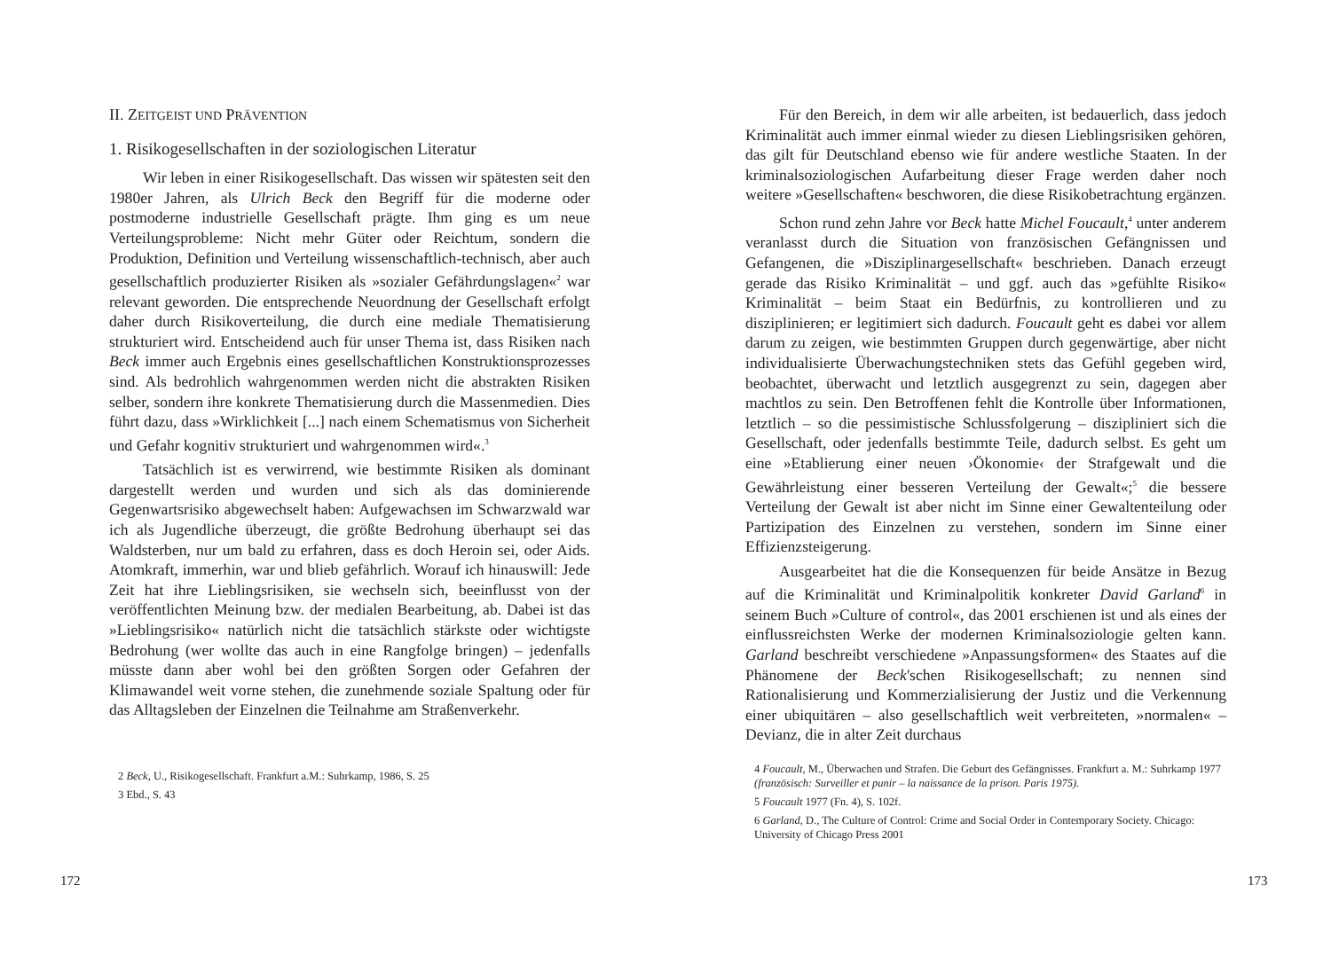II. ZEITGEIST UND PRÄVENTION
1. Risikogesellschaften in der soziologischen Literatur
Wir leben in einer Risikogesellschaft. Das wissen wir spätesten seit den 1980er Jahren, als Ulrich Beck den Begriff für die moderne oder postmoderne industrielle Gesellschaft prägte. Ihm ging es um neue Verteilungsprobleme: Nicht mehr Güter oder Reichtum, sondern die Produktion, Definition und Verteilung wissenschaftlich-technisch, aber auch gesellschaftlich produzierter Risiken als »sozialer Gefährdungslagen«<sup>2</sup> war relevant geworden. Die entsprechende Neuordnung der Gesellschaft erfolgt daher durch Risikoverteilung, die durch eine mediale Thematisierung strukturiert wird. Entscheidend auch für unser Thema ist, dass Risiken nach Beck immer auch Ergebnis eines gesellschaftlichen Konstruktionsprozesses sind. Als bedrohlich wahrgenommen werden nicht die abstrakten Risiken selber, sondern ihre konkrete Thematisierung durch die Massenmedien. Dies führt dazu, dass »Wirklichkeit [...] nach einem Schematismus von Sicherheit und Gefahr kognitiv strukturiert und wahrgenommen wird«.<sup>3</sup>
Tatsächlich ist es verwirrend, wie bestimmte Risiken als dominant dargestellt werden und wurden und sich als das dominierende Gegenwartsrisiko abgewechselt haben: Aufgewachsen im Schwarzwald war ich als Jugendliche überzeugt, die größte Bedrohung überhaupt sei das Waldsterben, nur um bald zu erfahren, dass es doch Heroin sei, oder Aids. Atomkraft, immerhin, war und blieb gefährlich. Worauf ich hinauswill: Jede Zeit hat ihre Lieblingsrisiken, sie wechseln sich, beeinflusst von der veröffentlichten Meinung bzw. der medialen Bearbeitung, ab. Dabei ist das »Lieblingsrisiko« natürlich nicht die tatsächlich stärkste oder wichtigste Bedrohung (wer wollte das auch in eine Rangfolge bringen) – jedenfalls müsste dann aber wohl bei den größten Sorgen oder Gefahren der Klimawandel weit vorne stehen, die zunehmende soziale Spaltung oder für das Alltagsleben der Einzelnen die Teilnahme am Straßenverkehr.
2 Beck, U., Risikogesellschaft. Frankfurt a.M.: Suhrkamp, 1986, S. 25
3 Ebd., S. 43
172
Für den Bereich, in dem wir alle arbeiten, ist bedauerlich, dass jedoch Kriminalität auch immer einmal wieder zu diesen Lieblingsrisiken gehören, das gilt für Deutschland ebenso wie für andere westliche Staaten. In der kriminalsoziologischen Aufarbeitung dieser Frage werden daher noch weitere »Gesellschaften« beschworen, die diese Risikobetrachtung ergänzen.
Schon rund zehn Jahre vor Beck hatte Michel Foucault,<sup>4</sup> unter anderem veranlasst durch die Situation von französischen Gefängnissen und Gefangenen, die »Disziplinargesellschaft« beschrieben. Danach erzeugt gerade das Risiko Kriminalität – und ggf. auch das »gefühlte Risiko« Kriminalität – beim Staat ein Bedürfnis, zu kontrollieren und zu disziplinieren; er legitimiert sich dadurch. Foucault geht es dabei vor allem darum zu zeigen, wie bestimmten Gruppen durch gegenwärtige, aber nicht individualisierte Überwachungstechniken stets das Gefühl gegeben wird, beobachtet, überwacht und letztlich ausgegrenzt zu sein, dagegen aber machtlos zu sein. Den Betroffenen fehlt die Kontrolle über Informationen, letztlich – so die pessimistische Schlussfolgerung – diszipliniert sich die Gesellschaft, oder jedenfalls bestimmte Teile, dadurch selbst. Es geht um eine »Etablierung einer neuen ›Ökonomie‹ der Strafgewalt und die Gewährleistung einer besseren Verteilung der Gewalt«;<sup>5</sup> die bessere Verteilung der Gewalt ist aber nicht im Sinne einer Gewaltenteilung oder Partizipation des Einzelnen zu verstehen, sondern im Sinne einer Effizienzsteigerung.
Ausgearbeitet hat die die Konsequenzen für beide Ansätze in Bezug auf die Kriminalität und Kriminalpolitik konkreter David Garland<sup>6</sup> in seinem Buch »Culture of control«, das 2001 erschienen ist und als eines der einflussreichsten Werke der modernen Kriminalsoziologie gelten kann. Garland beschreibt verschiedene »Anpassungsformen« des Staates auf die Phänomene der Beck'schen Risikogesellschaft; zu nennen sind Rationalisierung und Kommerzialisierung der Justiz und die Verkennung einer ubiquitären – also gesellschaftlich weit verbreiteten, »normalen« – Devianz, die in alter Zeit durchaus
4 Foucault, M., Überwachen und Strafen. Die Geburt des Gefängnisses. Frankfurt a. M.: Suhrkamp 1977 (französisch: Surveiller et punir – la naissance de la prison. Paris 1975).
5 Foucault 1977 (Fn. 4), S. 102f.
6 Garland, D., The Culture of Control: Crime and Social Order in Contemporary Society. Chicago: University of Chicago Press 2001
173